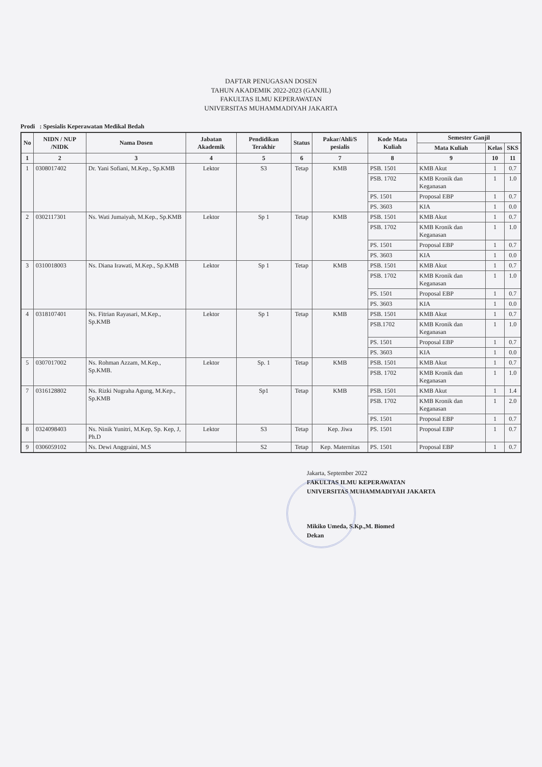DAFTAR PENUGASAN DOSEN
TAHUN AKADEMIK 2022-2023 (GANJIL)
FAKULTAS ILMU KEPERAWATAN
UNIVERSITAS MUHAMMADIYAH JAKARTA
Prodi : Spesialis Keperawatan Medikal Bedah
| No | NIDN / NUP /NIDK | Nama Dosen | Jabatan Akademik | Pendidikan Terakhir | Status | Pakar/Ahli/S pesialis | Kode Mata Kuliah | Semester Ganjil | | |
| --- | --- | --- | --- | --- | --- | --- | --- | --- | --- | --- |
| | | | | | | | | Mata Kuliah | Kelas | SKS |
| 1 | 2 | 3 | 4 | 5 | 6 | 7 | 8 | 9 | 10 | 11 |
| 1 | 0308017402 | Dr. Yani Sofiani, M.Kep., Sp.KMB | Lektor | S3 | Tetap | KMB | PSB. 1501 | KMB Akut | 1 | 0.7 |
| | | | | | | | PSB. 1702 | KMB Kronik dan Keganasan | 1 | 1.0 |
| | | | | | | | PS. 1501 | Proposal EBP | 1 | 0.7 |
| | | | | | | | PS. 3603 | KIA | 1 | 0.0 |
| 2 | 0302117301 | Ns. Wati Jumaiyah, M.Kep., Sp.KMB | Lektor | Sp 1 | Tetap | KMB | PSB. 1501 | KMB Akut | 1 | 0.7 |
| | | | | | | | PSB. 1702 | KMB Kronik dan Keganasan | 1 | 1.0 |
| | | | | | | | PS. 1501 | Proposal EBP | 1 | 0.7 |
| | | | | | | | PS. 3603 | KIA | 1 | 0.0 |
| 3 | 0310018003 | Ns. Diana Irawati, M.Kep., Sp.KMB | Lektor | Sp 1 | Tetap | KMB | PSB. 1501 | KMB Akut | 1 | 0.7 |
| | | | | | | | PSB. 1702 | KMB Kronik dan Keganasan | 1 | 1.0 |
| | | | | | | | PS. 1501 | Proposal EBP | 1 | 0.7 |
| | | | | | | | PS. 3603 | KIA | 1 | 0.0 |
| 4 | 0318107401 | Ns. Fitrian Rayasari, M.Kep., Sp.KMB | Lektor | Sp 1 | Tetap | KMB | PSB. 1501 | KMB Akut | 1 | 0.7 |
| | | | | | | | PSB.1702 | KMB Kronik dan Keganasan | 1 | 1.0 |
| | | | | | | | PS. 1501 | Proposal EBP | 1 | 0.7 |
| | | | | | | | PS. 3603 | KIA | 1 | 0.0 |
| 5 | 0307017002 | Ns. Rohman Azzam, M.Kep., Sp.KMB. | Lektor | Sp. 1 | Tetap | KMB | PSB. 1501 | KMB Akut | 1 | 0.7 |
| | | | | | | | PSB. 1702 | KMB Kronik dan Keganasan | 1 | 1.0 |
| 7 | 0316128802 | Ns. Rizki Nugraha Agung, M.Kep., Sp.KMB | | Sp1 | Tetap | KMB | PSB. 1501 | KMB Akut | 1 | 1.4 |
| | | | | | | | PSB. 1702 | KMB Kronik dan Keganasan | 1 | 2.0 |
| | | | | | | | PS. 1501 | Proposal EBP | 1 | 0.7 |
| 8 | 0324098403 | Ns. Ninik Yunitri, M.Kep, Sp. Kep, J, Ph.D | Lektor | S3 | Tetap | Kep. Jiwa | PS. 1501 | Proposal EBP | 1 | 0.7 |
| 9 | 0306059102 | Ns. Dewi Anggraini, M.S | | S2 | Tetap | Kep. Maternitas | PS. 1501 | Proposal EBP | 1 | 0.7 |
Jakarta, September 2022
FAKULTAS ILMU KEPERAWATAN
UNIVERSITAS MUHAMMADIYAH JAKARTA
Mikiko Umeda, S.Kp.,M. Biomed
Dekan